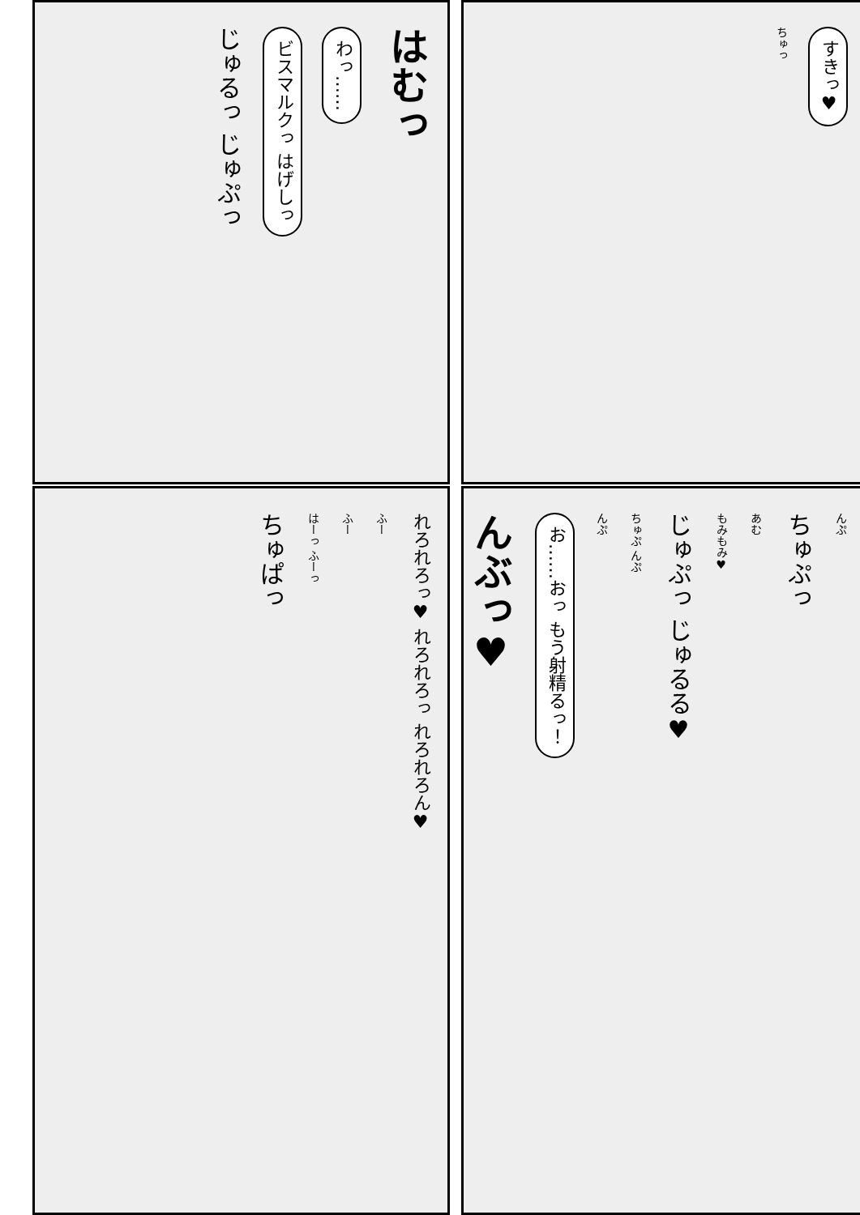はむっ
わっ……
ビスマルクっ はげしっ
じゅるっ じゅぷっ
すきっ♥
ちゅっ
れろれろっ♥ れろれろっ れろれろん♥
ふー
ふー
はーっ ふーっ
ちゅぱっ
んぷ
ちゅぷっ
あむ
もみもみ♥
じゅぷっ じゅるる♥
ちゅぷ んぷ
んぷ
お……おっ もう射精るっ！
んぶっ♥